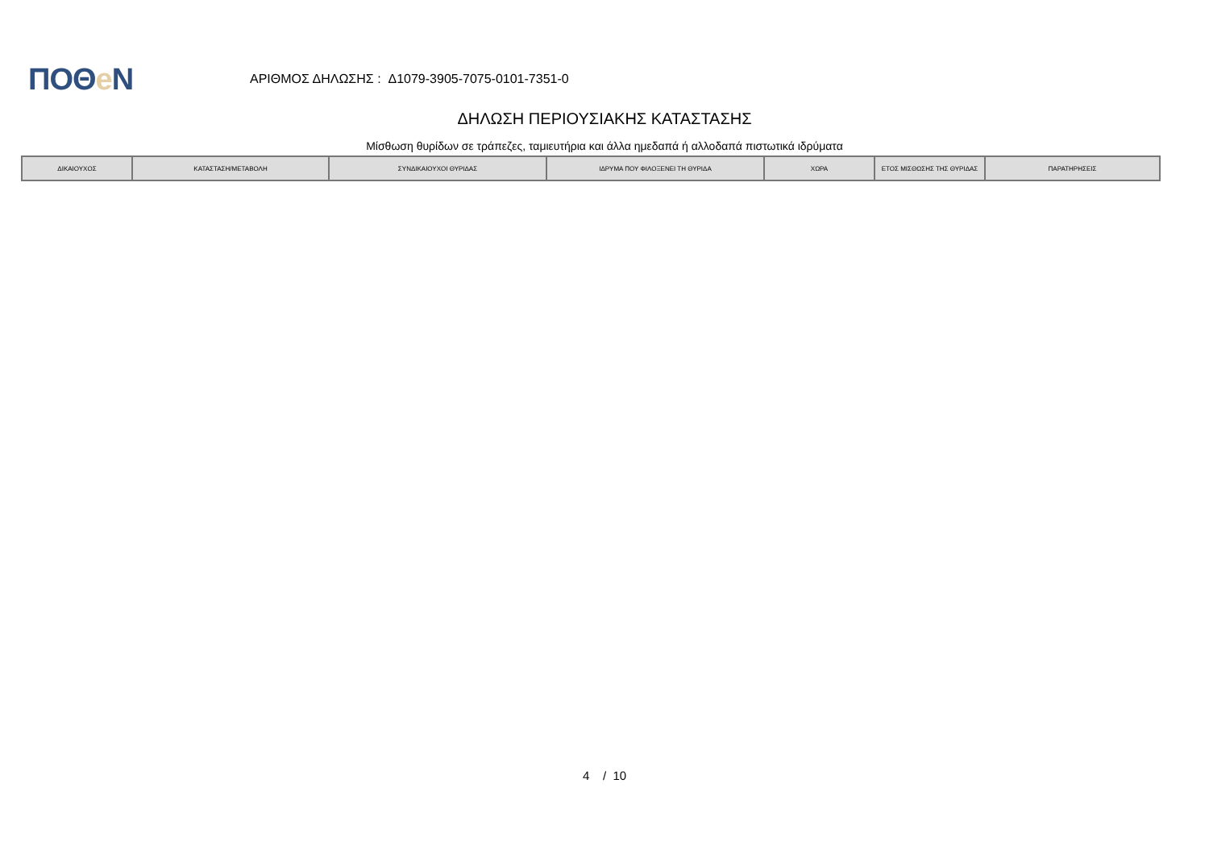ΠΟΘe N
ΑΡΙΘΜΟΣ ΔΗΛΩΣΗΣ : Δ1079-3905-7075-0101-7351-0
ΔΗΛΩΣΗ ΠΕΡΙΟΥΣΙΑΚΗΣ ΚΑΤΑΣΤΑΣΗΣ
Μίσθωση θυρίδων σε τράπεζες, ταμιευτήρια και άλλα ημεδαπά ή αλλοδαπά πιστωτικά ιδρύματα
| ΔΙΚΑΙΟΥΧΟΣ | ΚΑΤΑΣΤΑΣΗ/ΜΕΤΑΒΟΛΗ | ΣΥΝΔΙΚΑΙΟΥΧΟΙ ΘΥΡΙΔΑΣ | ΙΔΡΥΜΑ ΠΟΥ ΦΙΛΟΞΕΝΕΙ ΤΗ ΘΥΡΙΔΑ | ΧΩΡΑ | ΕΤΟΣ ΜΙΣΘΩΣΗΣ ΤΗΣ ΘΥΡΙΔΑΣ | ΠΑΡΑΤΗΡΗΣΕΙΣ |
| --- | --- | --- | --- | --- | --- | --- |
4 / 10